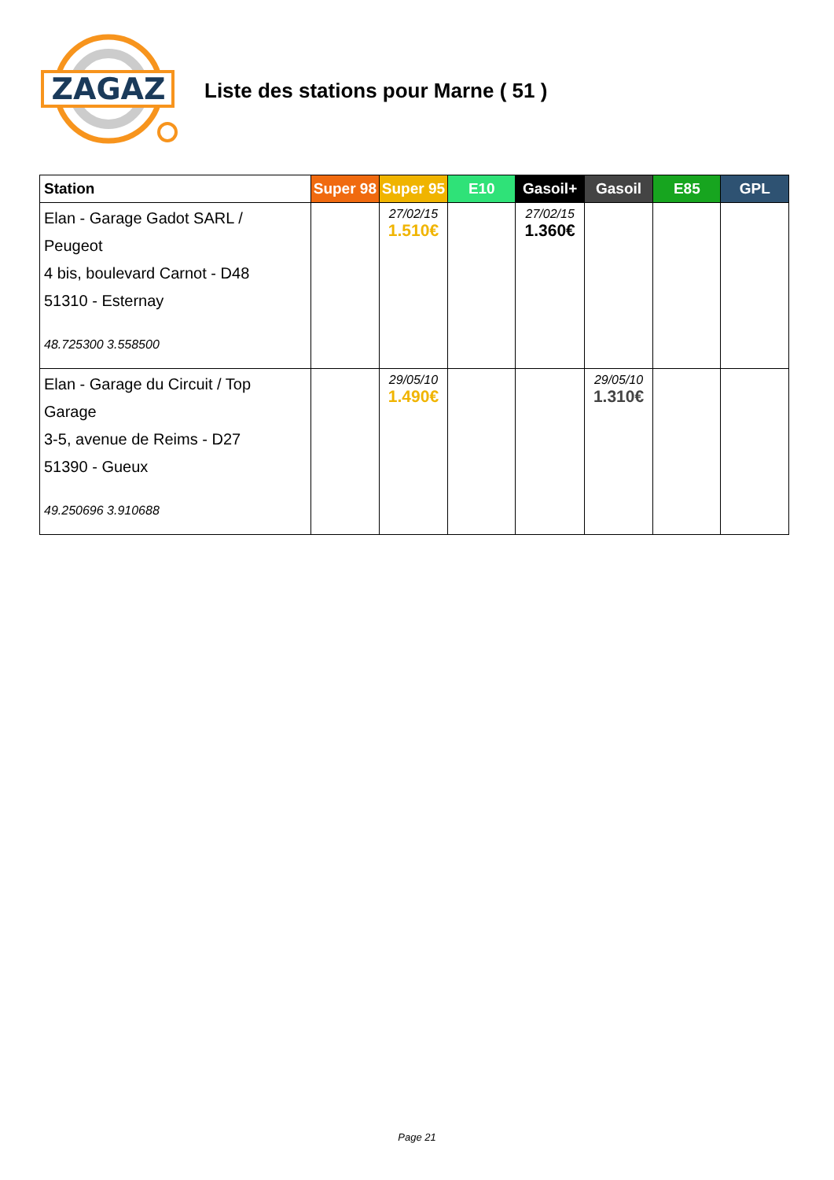ZAGAZ
Liste des stations pour Marne ( 51 )
| Station | Super 98 | Super 95 | E10 | Gasoil+ | Gasoil | E85 | GPL |
| --- | --- | --- | --- | --- | --- | --- | --- |
| Elan - Garage Gadot SARL / Peugeot 4 bis, boulevard Carnot - D48 51310 - Esternay 48.725300 3.558500 | | 27/02/15 1.510€ | | 27/02/15 1.360€ | | | |
| Elan - Garage du Circuit / Top Garage 3-5, avenue de Reims - D27 51390 - Gueux 49.250696 3.910688 | | 29/05/10 1.490€ | | | 29/05/10 1.310€ | | |
Page 21